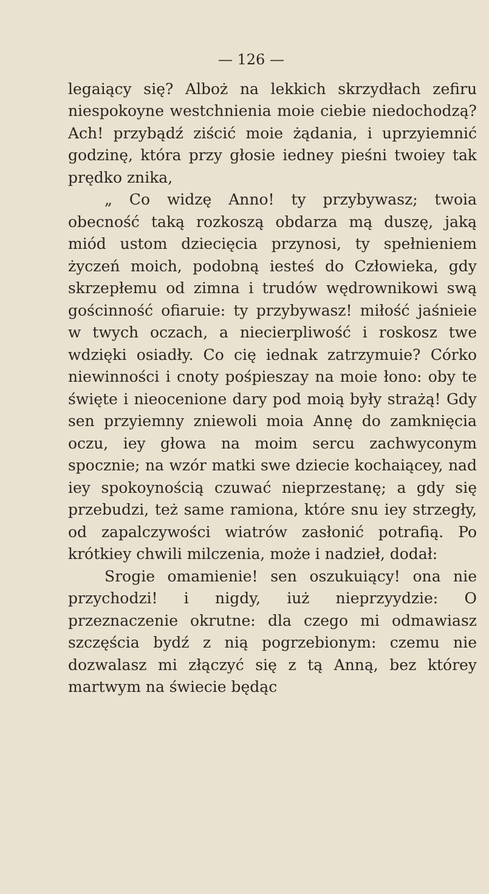— 126 —
legaiący się? Alboż na lekkich skrzydłach zefiru niespokoyne westchnienia moie ciebie niedochodzą? Ach! przybądź ziścić moie żądania, i uprzyiemnić godzinę, która przy głosie iedney pieśni twoiey tak prędko znika,
„ Co widzę Anno! ty przybywasz; twoia obecność taką rozkoszą obdarza mą duszę, jaką miód ustom dziecięcia przynosi, ty spełnieniem życzeń moich, podobną iesteś do Człowieka, gdy skrzepłemu od zimna i trudów wędrownikowi swą gościnność ofiaruie: ty przybywasz! miłość jaśnieie w twych oczach, a niecierpliwość i roskosz twe wdzięki osiadły. Co cię iednak zatrzymuie? Córko niewinności i cnoty pośpieszay na moie łono: oby te święte i nieocenione dary pod moią były strażą! Gdy sen przyiemny zniewoli moia Annę do zamknięcia oczu, iey głowa na moim sercu zachwyconym spocznie; na wzór matki swe dziecie kochaiącey, nad iey spokoynością czuwać nieprzestanę; a gdy się przebudzi, też same ramiona, które snu iey strzegły, od zapalczywości wiatrów zasłonić potrafią. Po krótkiey chwili milczenia, może i nadzieł, dodał:
Srogie omamienie! sen oszukuiący! ona nie przychodzi! i nigdy, iuż nieprzyydzie: O przeznaczenie okrutne: dla czego mi odmawiasz szczęścia bydź z nią pogrzebionym: czemu nie dozwalasz mi złączyć się z tą Anną, bez którey martwym na świecie będąc